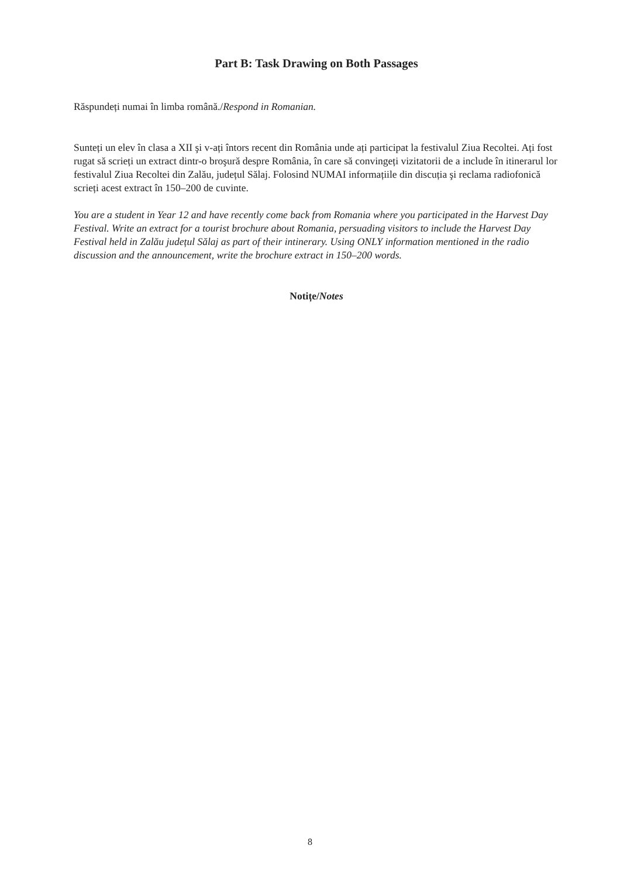Part B: Task Drawing on Both Passages
Răspundeți numai în limba română./Respond in Romanian.
Sunteți un elev în clasa a XII şi v-ați întors recent din România unde ați participat la festivalul Ziua Recoltei. Ați fost rugat să scrieți un extract dintr-o broşură despre România, în care să convingeți vizitatorii de a include în itinerarul lor festivalul Ziua Recoltei din Zalău, județul Sălaj. Folosind NUMAI informațiile din discuția şi reclama radiofonică scrieți acest extract în 150–200 de cuvinte.
You are a student in Year 12 and have recently come back from Romania where you participated in the Harvest Day Festival. Write an extract for a tourist brochure about Romania, persuading visitors to include the Harvest Day Festival held in Zalău județul Sălaj as part of their intinerary. Using ONLY information mentioned in the radio discussion and the announcement, write the brochure extract in 150–200 words.
Notițe/Notes
8